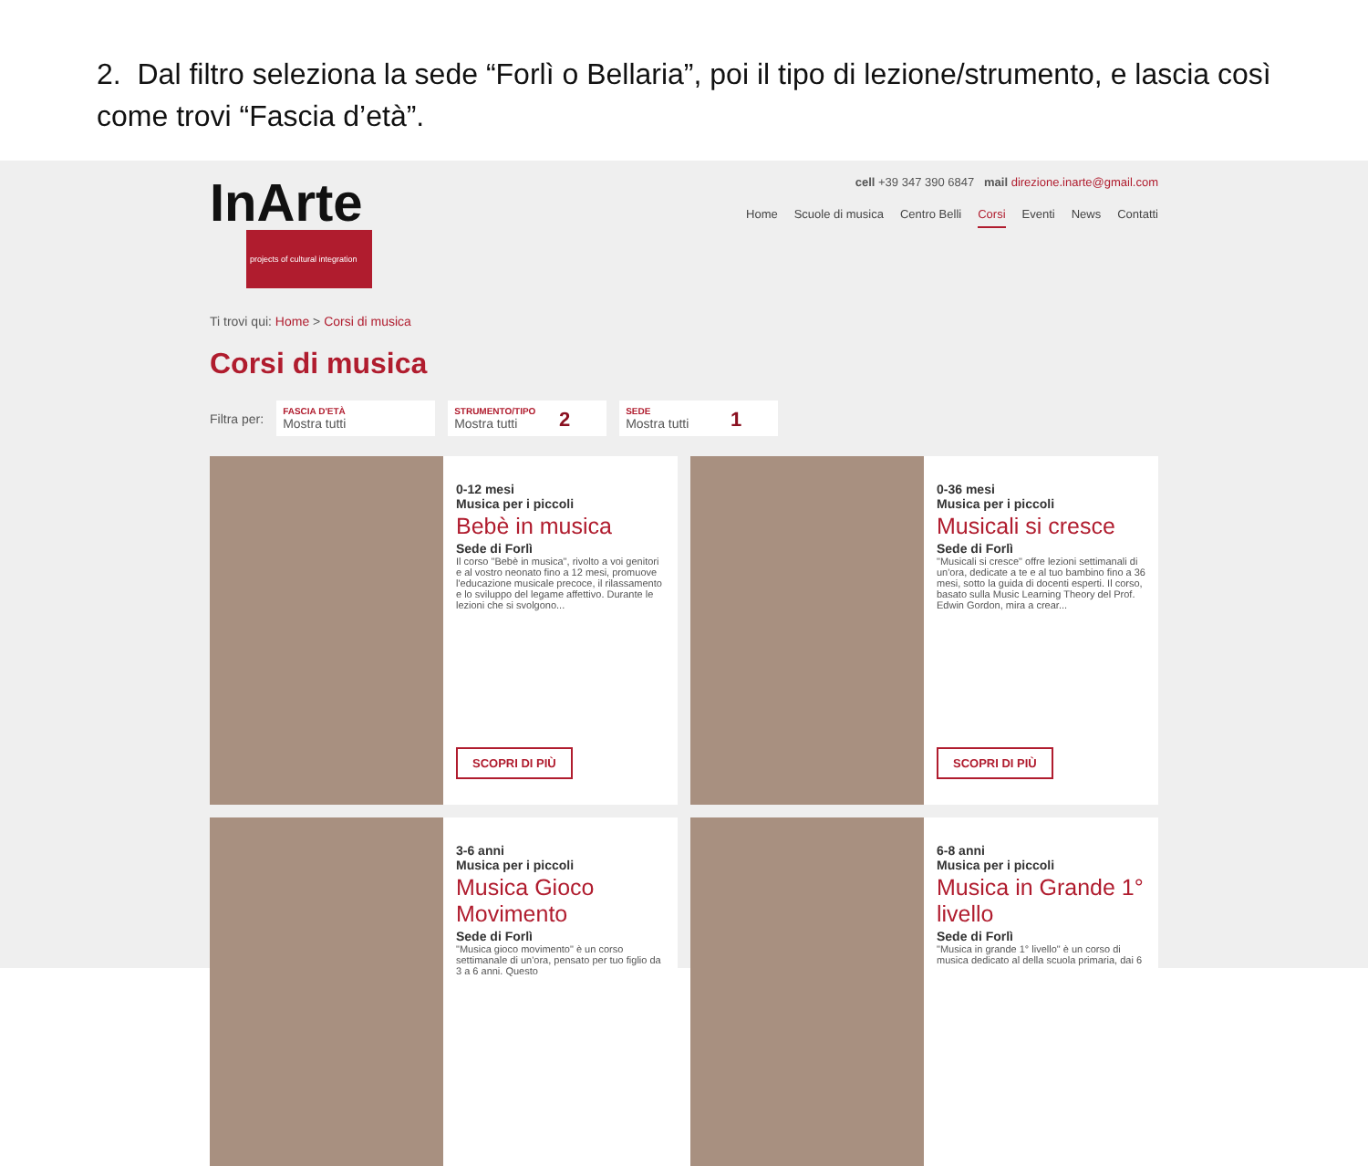2. Dal filtro seleziona la sede “Forlì o Bellaria”, poi il tipo di lezione/strumento, e lascia così come trovi “Fascia d’età”.
InArte
projects of cultural integration
cell +39 347 390 6847 mail direzione.inarte@gmail.com
Home Scuole di musica Centro Belli Corsi Eventi News Contatti
Ti trovi qui: Home > Corsi di musica
Corsi di musica
Filtra per:
FASCIA D'ETÀ
Mostra tutti
STRUMENTO/TIPO
Mostra tutti
2
SEDE
Mostra tutti
1
0-12 mesi
Musica per i piccoli
Bebè in musica
Sede di Forlì
Il corso "Bebè in musica", rivolto a voi genitori e al vostro neonato fino a 12 mesi, promuove l'educazione musicale precoce, il rilassamento e lo sviluppo del legame affettivo. Durante le lezioni che si svolgono...
SCOPRI DI PIÙ
0-36 mesi
Musica per i piccoli
Musicali si cresce
Sede di Forlì
"Musicali si cresce" offre lezioni settimanali di un'ora, dedicate a te e al tuo bambino fino a 36 mesi, sotto la guida di docenti esperti. Il corso, basato sulla Music Learning Theory del Prof. Edwin Gordon, mira a crear...
SCOPRI DI PIÙ
3-6 anni
Musica per i piccoli
Musica Gioco Movimento
Sede di Forlì
"Musica gioco movimento" è un corso settimanale di un'ora, pensato per tuo figlio da 3 a 6 anni. Questo
6-8 anni
Musica per i piccoli
Musica in Grande 1° livello
Sede di Forlì
"Musica in grande 1° livello" è un corso di musica dedicato al della scuola primaria, dai 6